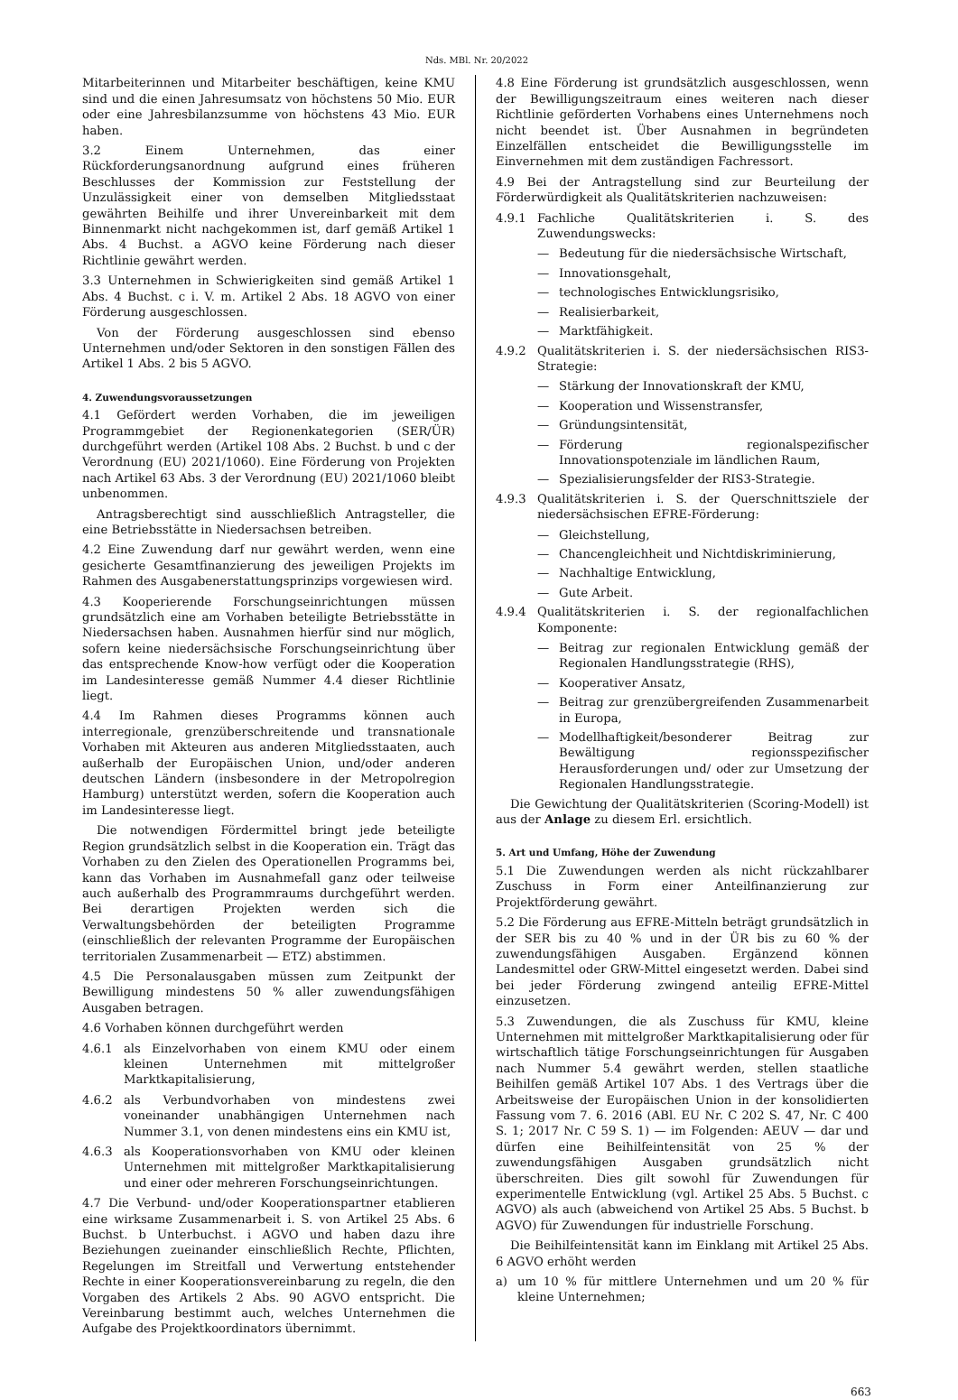Nds. MBl. Nr. 20/2022
Mitarbeiterinnen und Mitarbeiter beschäftigen, keine KMU sind und die einen Jahresumsatz von höchstens 50 Mio. EUR oder eine Jahresbilanzsumme von höchstens 43 Mio. EUR haben.
3.2 Einem Unternehmen, das einer Rückforderungsanordnung aufgrund eines früheren Beschlusses der Kommission zur Feststellung der Unzulässigkeit einer von demselben Mitgliedsstaat gewährten Beihilfe und ihrer Unvereinbarkeit mit dem Binnenmarkt nicht nachgekommen ist, darf gemäß Artikel 1 Abs. 4 Buchst. a AGVO keine Förderung nach dieser Richtlinie gewährt werden.
3.3 Unternehmen in Schwierigkeiten sind gemäß Artikel 1 Abs. 4 Buchst. c i. V. m. Artikel 2 Abs. 18 AGVO von einer Förderung ausgeschlossen.
Von der Förderung ausgeschlossen sind ebenso Unternehmen und/oder Sektoren in den sonstigen Fällen des Artikel 1 Abs. 2 bis 5 AGVO.
4. Zuwendungsvoraussetzungen
4.1 Gefördert werden Vorhaben, die im jeweiligen Programmgebiet der Regionenkategorien (SER/ÜR) durchgeführt werden (Artikel 108 Abs. 2 Buchst. b und c der Verordnung (EU) 2021/1060). Eine Förderung von Projekten nach Artikel 63 Abs. 3 der Verordnung (EU) 2021/1060 bleibt unbenommen.
Antragsberechtigt sind ausschließlich Antragsteller, die eine Betriebsstätte in Niedersachsen betreiben.
4.2 Eine Zuwendung darf nur gewährt werden, wenn eine gesicherte Gesamtfinanzierung des jeweiligen Projekts im Rahmen des Ausgabenerstattungsprinzips vorgewiesen wird.
4.3 Kooperierende Forschungseinrichtungen müssen grundsätzlich eine am Vorhaben beteiligte Betriebsstätte in Niedersachsen haben. Ausnahmen hierfür sind nur möglich, sofern keine niedersächsische Forschungseinrichtung über das entsprechende Know-how verfügt oder die Kooperation im Landesinteresse gemäß Nummer 4.4 dieser Richtlinie liegt.
4.4 Im Rahmen dieses Programms können auch interregionale, grenzüberschreitende und transnationale Vorhaben mit Akteuren aus anderen Mitgliedsstaaten, auch außerhalb der Europäischen Union, und/oder anderen deutschen Ländern (insbesondere in der Metropolregion Hamburg) unterstützt werden, sofern die Kooperation auch im Landesinteresse liegt.
Die notwendigen Fördermittel bringt jede beteiligte Region grundsätzlich selbst in die Kooperation ein. Trägt das Vorhaben zu den Zielen des Operationellen Programms bei, kann das Vorhaben im Ausnahmefall ganz oder teilweise auch außerhalb des Programmraums durchgeführt werden. Bei derartigen Projekten werden sich die Verwaltungsbehörden der beteiligten Programme (einschließlich der relevanten Programme der Europäischen territorialen Zusammenarbeit — ETZ) abstimmen.
4.5 Die Personalausgaben müssen zum Zeitpunkt der Bewilligung mindestens 50 % aller zuwendungsfähigen Ausgaben betragen.
4.6 Vorhaben können durchgeführt werden
4.6.1 als Einzelvorhaben von einem KMU oder einem kleinen Unternehmen mit mittelgroßer Marktkapitalisierung,
4.6.2 als Verbundvorhaben von mindestens zwei voneinander unabhängigen Unternehmen nach Nummer 3.1, von denen mindestens eins ein KMU ist,
4.6.3 als Kooperationsvorhaben von KMU oder kleinen Unternehmen mit mittelgroßer Marktkapitalisierung und einer oder mehreren Forschungseinrichtungen.
4.7 Die Verbund- und/oder Kooperationspartner etablieren eine wirksame Zusammenarbeit i. S. von Artikel 25 Abs. 6 Buchst. b Unterbuchst. i AGVO und haben dazu ihre Beziehungen zueinander einschließlich Rechte, Pflichten, Regelungen im Streitfall und Verwertung entstehender Rechte in einer Kooperationsvereinbarung zu regeln, die den Vorgaben des Artikels 2 Abs. 90 AGVO entspricht. Die Vereinbarung bestimmt auch, welches Unternehmen die Aufgabe des Projektkoordinators übernimmt.
4.8 Eine Förderung ist grundsätzlich ausgeschlossen, wenn der Bewilligungszeitraum eines weiteren nach dieser Richtlinie geförderten Vorhabens eines Unternehmens noch nicht beendet ist. Über Ausnahmen in begründeten Einzelfällen entscheidet die Bewilligungsstelle im Einvernehmen mit dem zuständigen Fachressort.
4.9 Bei der Antragstellung sind zur Beurteilung der Förderwürdigkeit als Qualitätskriterien nachzuweisen:
4.9.1 Fachliche Qualitätskriterien i. S. des Zuwendungswecks:
— Bedeutung für die niedersächsische Wirtschaft,
— Innovationsgehalt,
— technologisches Entwicklungsrisiko,
— Realisierbarkeit,
— Marktfähigkeit.
4.9.2 Qualitätskriterien i. S. der niedersächsischen RIS3-Strategie:
— Stärkung der Innovationskraft der KMU,
— Kooperation und Wissenstransfer,
— Gründungsintensität,
— Förderung regionalspezifischer Innovationspotenziale im ländlichen Raum,
— Spezialisierungsfelder der RIS3-Strategie.
4.9.3 Qualitätskriterien i. S. der Querschnittsziele der niedersächsischen EFRE-Förderung:
— Gleichstellung,
— Chancengleichheit und Nichtdiskriminierung,
— Nachhaltige Entwicklung,
— Gute Arbeit.
4.9.4 Qualitätskriterien i. S. der regionalfachlichen Komponente:
— Beitrag zur regionalen Entwicklung gemäß der Regionalen Handlungsstrategie (RHS),
— Kooperativer Ansatz,
— Beitrag zur grenzübergreifenden Zusammenarbeit in Europa,
— Modellhaftigkeit/besonderer Beitrag zur Bewältigung regionsspezifischer Herausforderungen und/ oder zur Umsetzung der Regionalen Handlungsstrategie.
Die Gewichtung der Qualitätskriterien (Scoring-Modell) ist aus der Anlage zu diesem Erl. ersichtlich.
5. Art und Umfang, Höhe der Zuwendung
5.1 Die Zuwendungen werden als nicht rückzahlbarer Zuschuss in Form einer Anteilfinanzierung zur Projektförderung gewährt.
5.2 Die Förderung aus EFRE-Mitteln beträgt grundsätzlich in der SER bis zu 40 % und in der ÜR bis zu 60 % der zuwendungsfähigen Ausgaben. Ergänzend können Landesmittel oder GRW-Mittel eingesetzt werden. Dabei sind bei jeder Förderung zwingend anteilig EFRE-Mittel einzusetzen.
5.3 Zuwendungen, die als Zuschuss für KMU, kleine Unternehmen mit mittelgroßer Marktkapitalisierung oder für wirtschaftlich tätige Forschungseinrichtungen für Ausgaben nach Nummer 5.4 gewährt werden, stellen staatliche Beihilfen gemäß Artikel 107 Abs. 1 des Vertrags über die Arbeitsweise der Europäischen Union in der konsolidierten Fassung vom 7. 6. 2016 (ABl. EU Nr. C 202 S. 47, Nr. C 400 S. 1; 2017 Nr. C 59 S. 1) — im Folgenden: AEUV — dar und dürfen eine Beihilfeintensität von 25 % der zuwendungsfähigen Ausgaben grundsätzlich nicht überschreiten. Dies gilt sowohl für Zuwendungen für experimentelle Entwicklung (vgl. Artikel 25 Abs. 5 Buchst. c AGVO) als auch (abweichend von Artikel 25 Abs. 5 Buchst. b AGVO) für Zuwendungen für industrielle Forschung.
Die Beihilfeintensität kann im Einklang mit Artikel 25 Abs. 6 AGVO erhöht werden
a) um 10 % für mittlere Unternehmen und um 20 % für kleine Unternehmen;
663